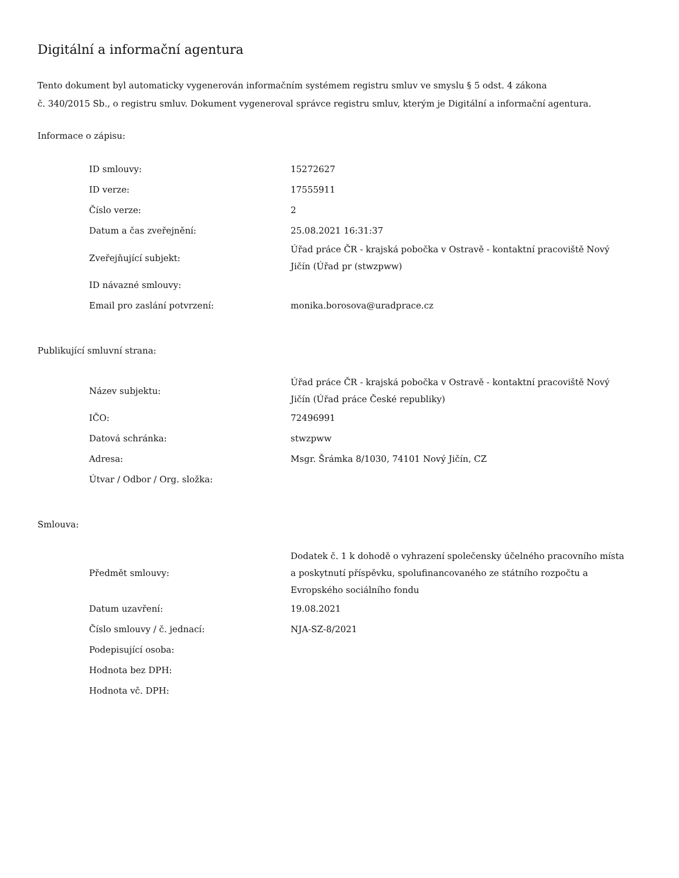Digitální a informační agentura
Tento dokument byl automaticky vygenerován informačním systémem registru smluv ve smyslu § 5 odst. 4 zákona
č. 340/2015 Sb., o registru smluv. Dokument vygeneroval správce registru smluv, kterým je Digitální a informační agentura.
Informace o zápisu:
| ID smlouvy: | 15272627 |
| ID verze: | 17555911 |
| Číslo verze: | 2 |
| Datum a čas zveřejnění: | 25.08.2021 16:31:37 |
| Zveřejňující subjekt: | Úřad práce ČR - krajská pobočka v Ostravě - kontaktní pracoviště Nový Jičín (Úřad pr (stwzpww) |
| ID návazné smlouvy: | |
| Email pro zaslání potvrzení: | monika.borosova@uradprace.cz |
Publikující smluvní strana:
| Název subjektu: | Úřad práce ČR - krajská pobočka v Ostravě - kontaktní pracoviště Nový Jičín (Úřad práce České republiky) |
| IČO: | 72496991 |
| Datová schránka: | stwzpww |
| Adresa: | Msgr. Šrámka 8/1030, 74101 Nový Jičín, CZ |
| Útvar / Odbor / Org. složka: | |
Smlouva:
| Předmět smlouvy: | Dodatek č. 1 k dohodě o vyhrazení společensky účelného pracovního místa a poskytnutí příspěvku, spolufinancovaného ze státního rozpočtu a Evropského sociálního fondu |
| Datum uzavření: | 19.08.2021 |
| Číslo smlouvy / č. jednací: | NJA-SZ-8/2021 |
| Podepisující osoba: | |
| Hodnota bez DPH: | |
| Hodnota vč. DPH: | |